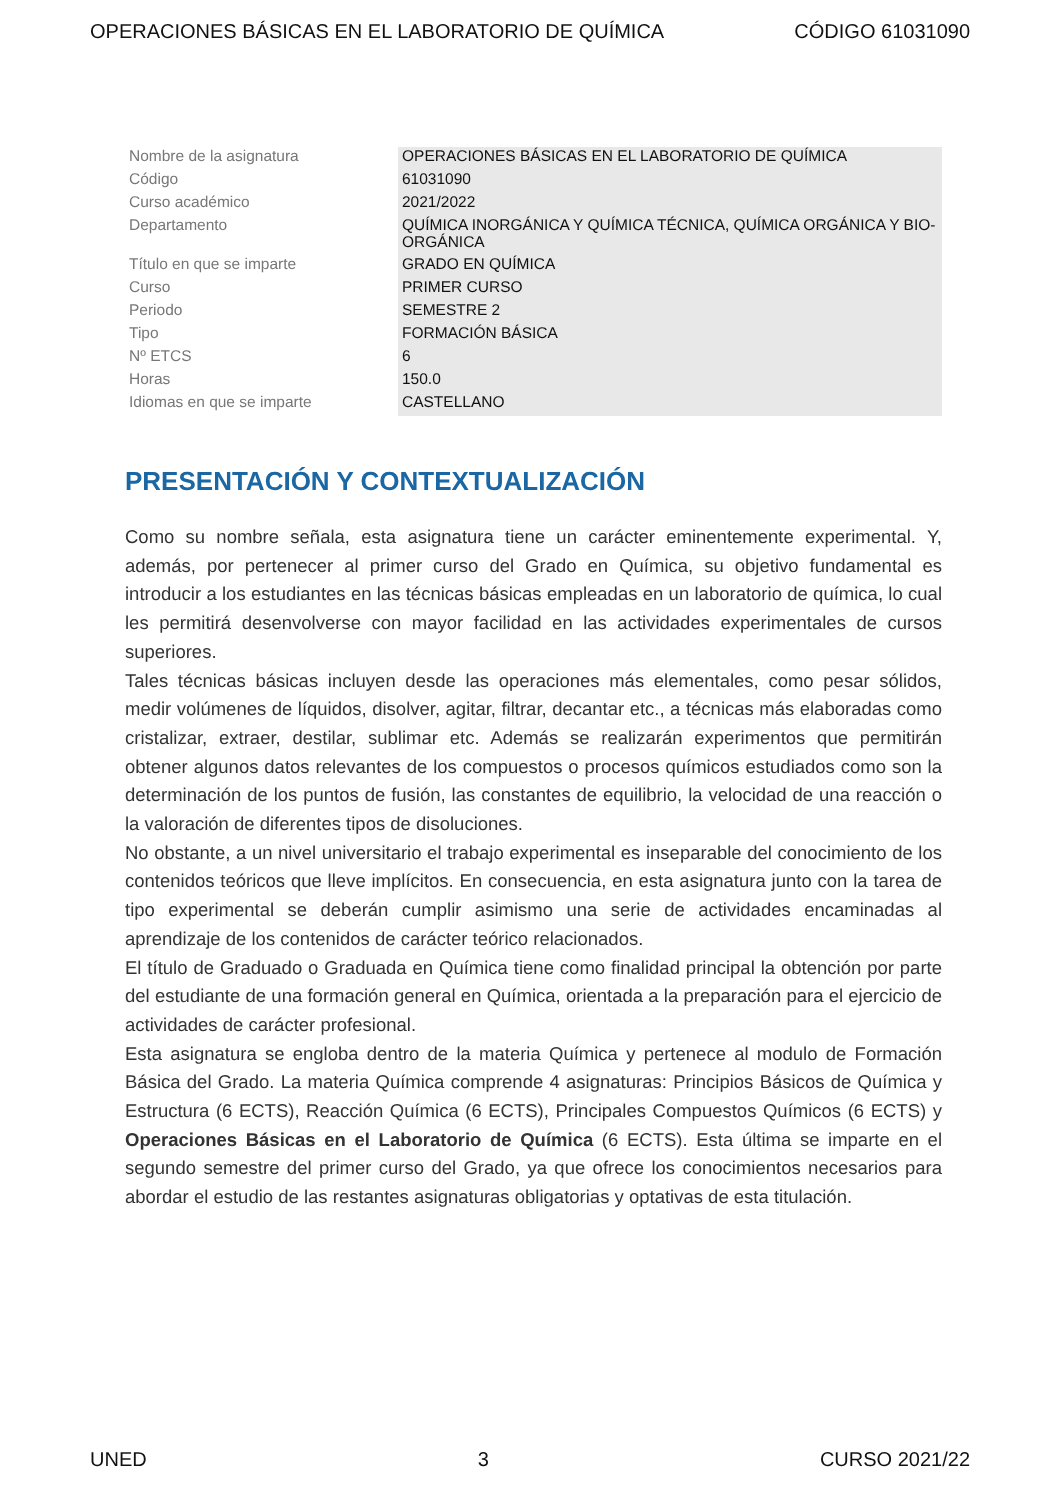OPERACIONES BÁSICAS EN EL LABORATORIO DE QUÍMICA CÓDIGO 61031090
| Nombre de la asignatura | OPERACIONES BÁSICAS EN EL LABORATORIO DE QUÍMICA |
| Código | 61031090 |
| Curso académico | 2021/2022 |
| Departamento | QUÍMICA INORGÁNICA Y QUÍMICA TÉCNICA, QUÍMICA ORGÁNICA Y BIO-ORGÁNICA |
| Título en que se imparte | GRADO EN QUÍMICA |
| Curso | PRIMER CURSO |
| Periodo | SEMESTRE 2 |
| Tipo | FORMACIÓN BÁSICA |
| Nº ETCS | 6 |
| Horas | 150.0 |
| Idiomas en que se imparte | CASTELLANO |
PRESENTACIÓN Y CONTEXTUALIZACIÓN
Como su nombre señala, esta asignatura tiene un carácter eminentemente experimental. Y, además, por pertenecer al primer curso del Grado en Química, su objetivo fundamental es introducir a los estudiantes en las técnicas básicas empleadas en un laboratorio de química, lo cual les permitirá desenvolverse con mayor facilidad en las actividades experimentales de cursos superiores.
Tales técnicas básicas incluyen desde las operaciones más elementales, como pesar sólidos, medir volúmenes de líquidos, disolver, agitar, filtrar, decantar etc., a técnicas más elaboradas como cristalizar, extraer, destilar, sublimar etc. Además se realizarán experimentos que permitirán obtener algunos datos relevantes de los compuestos o procesos químicos estudiados como son la determinación de los puntos de fusión, las constantes de equilibrio, la velocidad de una reacción o la valoración de diferentes tipos de disoluciones.
No obstante, a un nivel universitario el trabajo experimental es inseparable del conocimiento de los contenidos teóricos que lleve implícitos. En consecuencia, en esta asignatura junto con la tarea de tipo experimental se deberán cumplir asimismo una serie de actividades encaminadas al aprendizaje de los contenidos de carácter teórico relacionados.
El título de Graduado o Graduada en Química tiene como finalidad principal la obtención por parte del estudiante de una formación general en Química, orientada a la preparación para el ejercicio de actividades de carácter profesional.
Esta asignatura se engloba dentro de la materia Química y pertenece al modulo de Formación Básica del Grado. La materia Química comprende 4 asignaturas: Principios Básicos de Química y Estructura (6 ECTS), Reacción Química (6 ECTS), Principales Compuestos Químicos (6 ECTS) y Operaciones Básicas en el Laboratorio de Química (6 ECTS). Esta última se imparte en el segundo semestre del primer curso del Grado, ya que ofrece los conocimientos necesarios para abordar el estudio de las restantes asignaturas obligatorias y optativas de esta titulación.
UNED 3 CURSO 2021/22